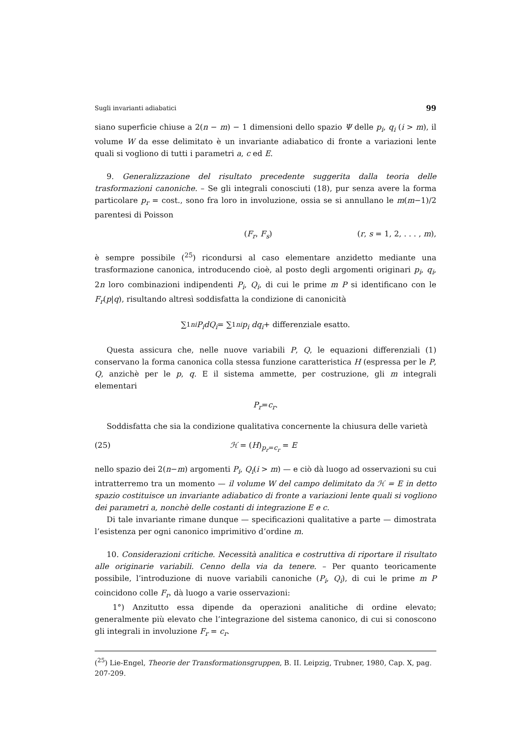Sugli invarianti adiabatici 99
siano superficie chiuse a 2(n − m) − 1 dimensioni dello spazio Ψ delle p<sub>i</sub>, q<sub>i</sub> (i > m), il volume W da esse delimitato è un invariante adiabatico di fronte a variazioni lente quali si vogliono di tutti i parametri a, c ed E.
9. Generalizzazione del risultato precedente suggerita dalla teoria delle trasformazioni canoniche. – Se gli integrali conosciuti (18), pur senza avere la forma particolare p<sub>r</sub> = cost., sono fra loro in involuzione, ossia se si annullano le m(m−1)/2 parentesi di Poisson
(F<sub>r</sub>, F<sub>s</sub>) (r, s = 1, 2, . . . , m),
è sempre possibile (<sup>25</sup>) ricondursi al caso elementare anzidetto mediante una trasformazione canonica, introducendo cioè, al posto degli argomenti originari p<sub>i</sub>, q<sub>i</sub>, 2n loro combinazioni indipendenti P<sub>i</sub>, Q<sub>i</sub>, di cui le prime m P si identificano con le F<sub>r</sub>(p|q), risultando altresì soddisfatta la condizione di canonicità
∑<sub>1</sub><sup>n</sup><sub>i</sub> P<sub>i</sub>dQ<sub>i</sub> = ∑<sub>1</sub><sup>n</sup><sub>i</sub> p<sub>i</sub> dq<sub>i</sub> + differenziale esatto.
Questa assicura che, nelle nuove variabili P, Q, le equazioni differenziali (1) conservano la forma canonica colla stessa funzione caratteristica H (espressa per le P, Q, anzichè per le p, q. E il sistema ammette, per costruzione, gli m integrali elementari
P<sub>r</sub> = c<sub>r</sub>.
Soddisfatta che sia la condizione qualitativa concernente la chiusura delle varietà
(25) ℋ = (H)<sub>p<sub>r</sub>=c<sub>r</sub></sub> = E
nello spazio dei 2(n−m) argomenti P<sub>i</sub>, Q<sub>i</sub>(i > m) — e ciò dà luogo ad osservazioni su cui intratterremo tra un momento — il volume W del campo delimitato da ℋ = E in detto spazio costituisce un invariante adiabatico di fronte a variazioni lente quali si vogliono dei parametri a, nonchè delle costanti di integrazione E e c.
Di tale invariante rimane dunque — specificazioni qualitative a parte — dimostrata l’esistenza per ogni canonico imprimitivo d’ordine m.
10. Considerazioni critiche. Necessità analitica e costruttiva di riportare il risultato alle originarie variabili. Cenno della via da tenere. – Per quanto teoricamente possibile, l’introduzione di nuove variabili canoniche (P<sub>i</sub>, Q<sub>i</sub>), di cui le prime m P coincidono colle F<sub>r</sub>, dà luogo a varie osservazioni:
1°) Anzitutto essa dipende da operazioni analitiche di ordine elevato; generalmente più elevato che l’integrazione del sistema canonico, di cui si conoscono gli integrali in involuzione F<sub>r</sub> = c<sub>r</sub>.
(<sup>25</sup>) Lie-Engel, Theorie der Transformationsgruppen, B. II. Leipzig, Trubner, 1980, Cap. X, pag. 207-209.